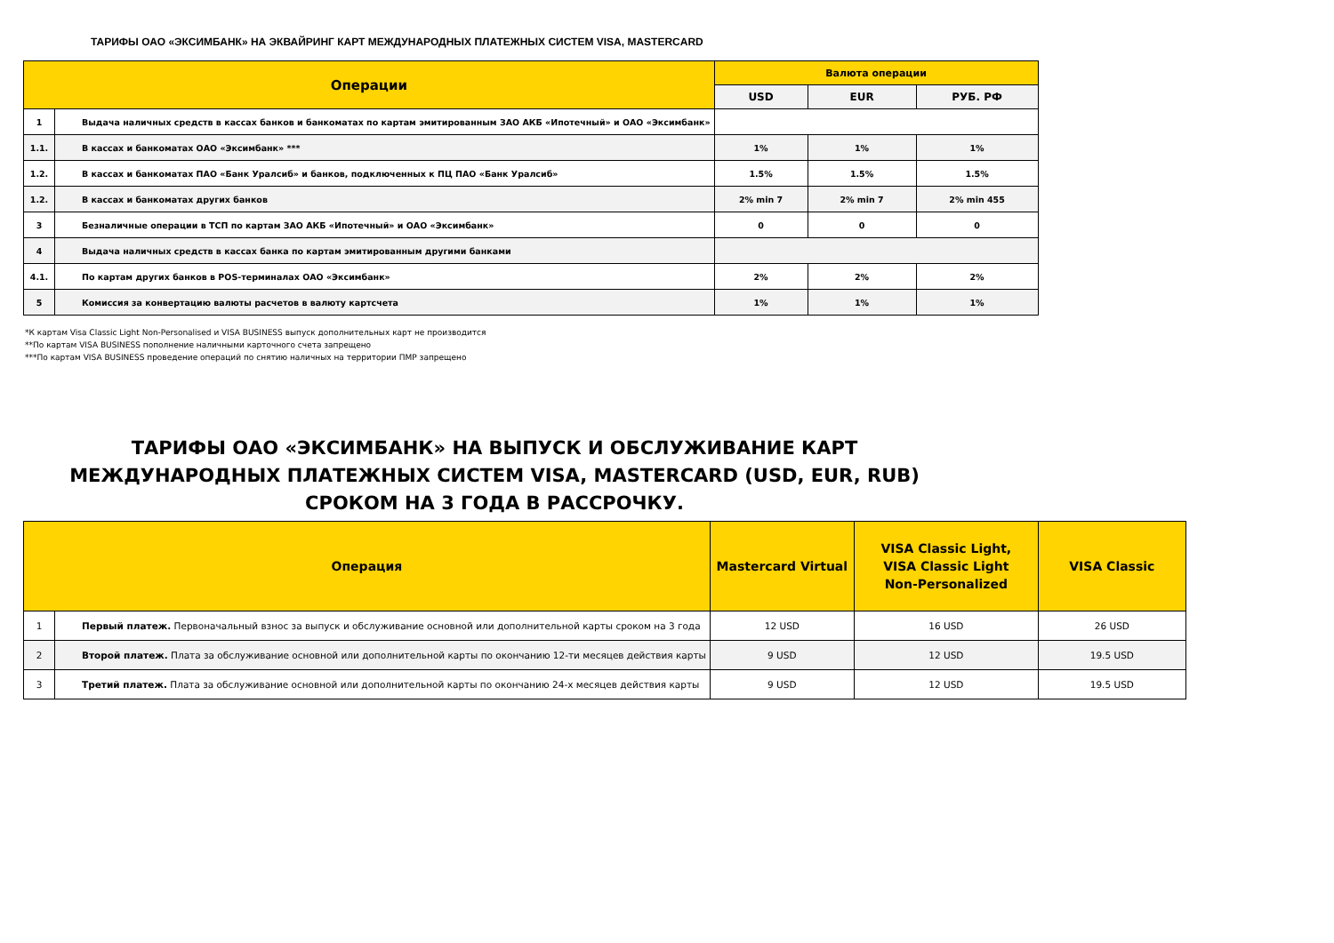ТАРИФЫ ОАО «ЭКСИМБАНК» НА ЭКВАЙРИНГ КАРТ МЕЖДУНАРОДНЫХ ПЛАТЕЖНЫХ СИСТЕМ VISA, MASTERCARD
| Операции | | Валюта операции | | |
| --- | --- | --- | --- | --- |
| | | USD | EUR | РУБ. РФ |
| 1 | Выдача наличных средств в кассах банков и банкоматах по картам эмитированным ЗАО АКБ «Ипотечный» и ОАО «Эксимбанк» | | | |
| 1.1. | В кассах и банкоматах ОАО «Эксимбанк» *** | 1% | 1% | 1% |
| 1.2. | В кассах и банкоматах ПАО «Банк Уралсиб» и банков, подключенных к ПЦ ПАО «Банк Уралсиб» | 1.5% | 1.5% | 1.5% |
| 1.2. | В кассах и банкоматах других банков | 2% min 7 | 2% min 7 | 2% min 455 |
| 3 | Безналичные операции в ТСП по картам ЗАО АКБ «Ипотечный» и ОАО «Эксимбанк» | 0 | 0 | 0 |
| 4 | Выдача наличных средств в кассах банка по картам эмитированным другими банками | | | |
| 4.1. | По картам других банков в POS-терминалах ОАО «Эксимбанк» | 2% | 2% | 2% |
| 5 | Комиссия за конвертацию валюты расчетов в валюту картсчета | 1% | 1% | 1% |
*К картам Visa Classic Light Non-Personalised и VISA BUSINESS выпуск дополнительных карт не производится
**По картам VISA BUSINESS пополнение наличными карточного счета запрещено
***По картам VISA BUSINESS проведение операций по снятию наличных на территории ПМР запрещено
ТАРИФЫ ОАО «ЭКСИМБАНК» НА ВЫПУСК И ОБСЛУЖИВАНИЕ КАРТ МЕЖДУНАРОДНЫХ ПЛАТЕЖНЫХ СИСТЕМ VISA, MASTERCARD (USD, EUR, RUB) СРОКОМ НА 3 ГОДА В РАССРОЧКУ.
| Операция | | Mastercard Virtual | VISA Classic Light, VISA Classic Light Non-Personalized | VISA Classic |
| --- | --- | --- | --- | --- |
| 1 | Первый платеж. Первоначальный взнос за выпуск и обслуживание основной или дополнительной карты сроком на 3 года | 12 USD | 16 USD | 26 USD |
| 2 | Второй платеж. Плата за обслуживание основной или дополнительной карты по окончанию 12-ти месяцев действия карты | 9 USD | 12 USD | 19.5 USD |
| 3 | Третий платеж. Плата за обслуживание основной или дополнительной карты по окончанию 24-х месяцев действия карты | 9 USD | 12 USD | 19.5 USD |